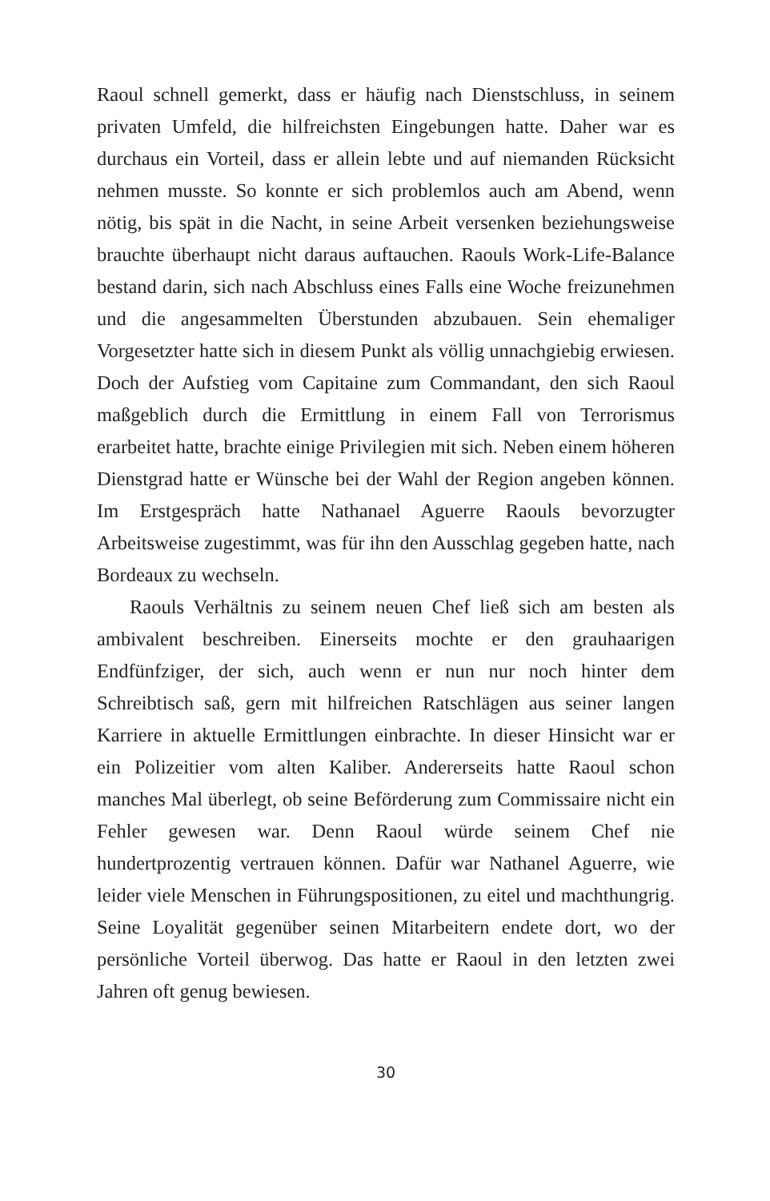Raoul schnell gemerkt, dass er häufig nach Dienstschluss, in seinem privaten Umfeld, die hilfreichsten Eingebungen hatte. Daher war es durchaus ein Vorteil, dass er allein lebte und auf niemanden Rücksicht nehmen musste. So konnte er sich problemlos auch am Abend, wenn nötig, bis spät in die Nacht, in seine Arbeit versenken beziehungsweise brauchte überhaupt nicht daraus auftauchen. Raouls Work-Life-Balance bestand darin, sich nach Abschluss eines Falls eine Woche freizunehmen und die angesammelten Überstunden abzubauen. Sein ehemaliger Vorgesetzter hatte sich in diesem Punkt als völlig unnachgiebig erwiesen. Doch der Aufstieg vom Capitaine zum Commandant, den sich Raoul maßgeblich durch die Ermittlung in einem Fall von Terrorismus erarbeitet hatte, brachte einige Privilegien mit sich. Neben einem höheren Dienstgrad hatte er Wünsche bei der Wahl der Region angeben können. Im Erstgespräch hatte Nathanael Aguerre Raouls bevorzugter Arbeitsweise zugestimmt, was für ihn den Ausschlag gegeben hatte, nach Bordeaux zu wechseln.
Raouls Verhältnis zu seinem neuen Chef ließ sich am besten als ambivalent beschreiben. Einerseits mochte er den grauhaarigen Endfünfziger, der sich, auch wenn er nun nur noch hinter dem Schreibtisch saß, gern mit hilfreichen Ratschlägen aus seiner langen Karriere in aktuelle Ermittlungen einbrachte. In dieser Hinsicht war er ein Polizeitier vom alten Kaliber. Andererseits hatte Raoul schon manches Mal überlegt, ob seine Beförderung zum Commissaire nicht ein Fehler gewesen war. Denn Raoul würde seinem Chef nie hundertprozentig vertrauen können. Dafür war Nathanel Aguerre, wie leider viele Menschen in Führungspositionen, zu eitel und machthungrig. Seine Loyalität gegenüber seinen Mitarbeitern endete dort, wo der persönliche Vorteil überwog. Das hatte er Raoul in den letzten zwei Jahren oft genug bewiesen.
30